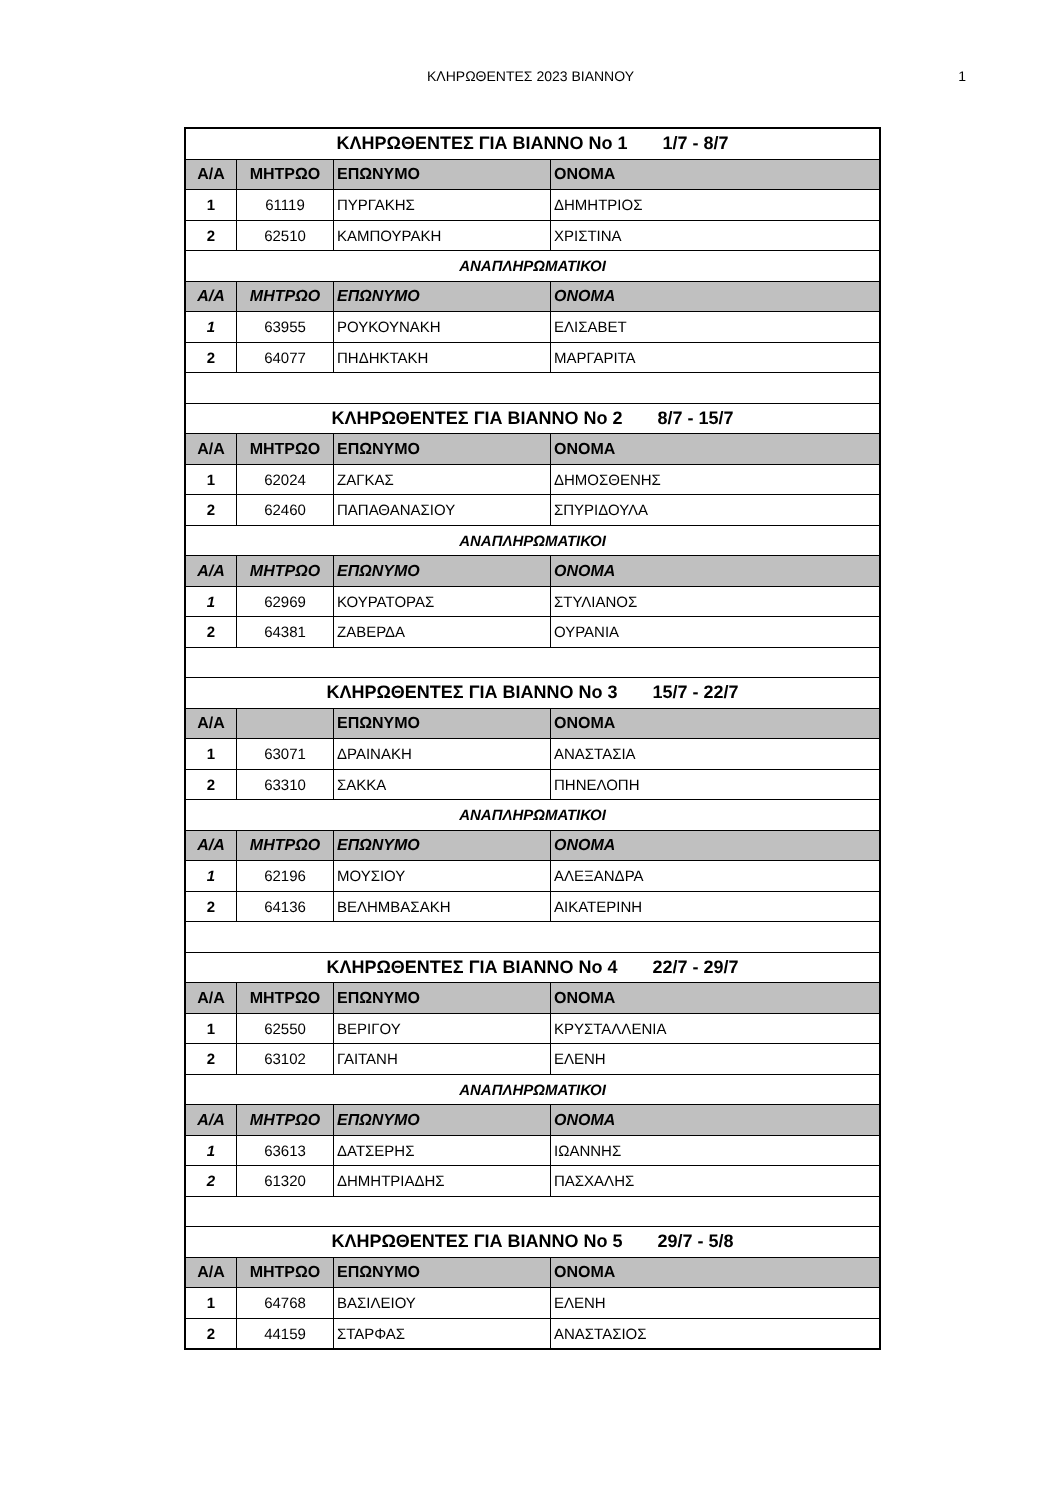ΚΛΗΡΩΘΕΝΤΕΣ 2023 ΒΙΑΝΝΟΥ
1
| ΚΛΗΡΩΘΕΝΤΕΣ ΓΙΑ ΒΙΑΝΝΟ Νο 1 1/7 - 8/7 | | | |
| Α/Α | ΜΗΤΡΩΟ | ΕΠΩΝΥΜΟ | ΟΝΟΜΑ |
| 1 | 61119 | ΠΥΡΓΑΚΗΣ | ΔΗΜΗΤΡΙΟΣ |
| 2 | 62510 | ΚΑΜΠΟΥΡΑΚΗ | ΧΡΙΣΤΙΝΑ |
| ΑΝΑΠΛΗΡΩΜΑΤΙΚΟΙ | | | |
| Α/Α | ΜΗΤΡΩΟ | ΕΠΩΝΥΜΟ | ΟΝΟΜΑ |
| 1 | 63955 | ΡΟΥΚΟΥΝΑΚΗ | ΕΛΙΣΑΒΕΤ |
| 2 | 64077 | ΠΗΔΗΚΤΑΚΗ | ΜΑΡΓΑΡΙΤΑ |
| ΚΛΗΡΩΘΕΝΤΕΣ ΓΙΑ ΒΙΑΝΝΟ Νο 2 8/7 - 15/7 | | | |
| Α/Α | ΜΗΤΡΩΟ | ΕΠΩΝΥΜΟ | ΟΝΟΜΑ |
| 1 | 62024 | ΖΑΓΚΑΣ | ΔΗΜΟΣΘΕΝΗΣ |
| 2 | 62460 | ΠΑΠΑΘΑΝΑΣΙΟΥ | ΣΠΥΡΙΔΟΥΛΑ |
| ΑΝΑΠΛΗΡΩΜΑΤΙΚΟΙ | | | |
| Α/Α | ΜΗΤΡΩΟ | ΕΠΩΝΥΜΟ | ΟΝΟΜΑ |
| 1 | 62969 | ΚΟΥΡΑΤΟΡΑΣ | ΣΤΥΛΙΑΝΟΣ |
| 2 | 64381 | ΖΑΒΕΡΔΑ | ΟΥΡΑΝΙΑ |
| ΚΛΗΡΩΘΕΝΤΕΣ ΓΙΑ ΒΙΑΝΝΟ Νο 3 15/7 - 22/7 | | | |
| Α/Α | | ΕΠΩΝΥΜΟ | ΟΝΟΜΑ |
| 1 | 63071 | ΔΡΑΙΝΑΚΗ | ΑΝΑΣΤΑΣΙΑ |
| 2 | 63310 | ΣΑΚΚΑ | ΠΗΝΕΛΟΠΗ |
| ΑΝΑΠΛΗΡΩΜΑΤΙΚΟΙ | | | |
| Α/Α | ΜΗΤΡΩΟ | ΕΠΩΝΥΜΟ | ΟΝΟΜΑ |
| 1 | 62196 | ΜΟΥΣΙΟΥ | ΑΛΕΞΑΝΔΡΑ |
| 2 | 64136 | ΒΕΛΗΜΒΑΣΑΚΗ | ΑΙΚΑΤΕΡΙΝΗ |
| ΚΛΗΡΩΘΕΝΤΕΣ ΓΙΑ ΒΙΑΝΝΟ Νο 4 22/7 - 29/7 | | | |
| Α/Α | ΜΗΤΡΩΟ | ΕΠΩΝΥΜΟ | ΟΝΟΜΑ |
| 1 | 62550 | ΒΕΡΙΓΟΥ | ΚΡΥΣΤΑΛΛΕΝΙΑ |
| 2 | 63102 | ΓΑΙΤΑΝΗ | ΕΛΕΝΗ |
| ΑΝΑΠΛΗΡΩΜΑΤΙΚΟΙ | | | |
| Α/Α | ΜΗΤΡΩΟ | ΕΠΩΝΥΜΟ | ΟΝΟΜΑ |
| 1 | 63613 | ΔΑΤΣΕΡΗΣ | ΙΩΑΝΝΗΣ |
| 2 | 61320 | ΔΗΜΗΤΡΙΑΔΗΣ | ΠΑΣΧΑΛΗΣ |
| ΚΛΗΡΩΘΕΝΤΕΣ ΓΙΑ ΒΙΑΝΝΟ Νο 5 29/7 - 5/8 | | | |
| Α/Α | ΜΗΤΡΩΟ | ΕΠΩΝΥΜΟ | ΟΝΟΜΑ |
| 1 | 64768 | ΒΑΣΙΛΕΙΟΥ | ΕΛΕΝΗ |
| 2 | 44159 | ΣΤΑΡΦΑΣ | ΑΝΑΣΤΑΣΙΟΣ |